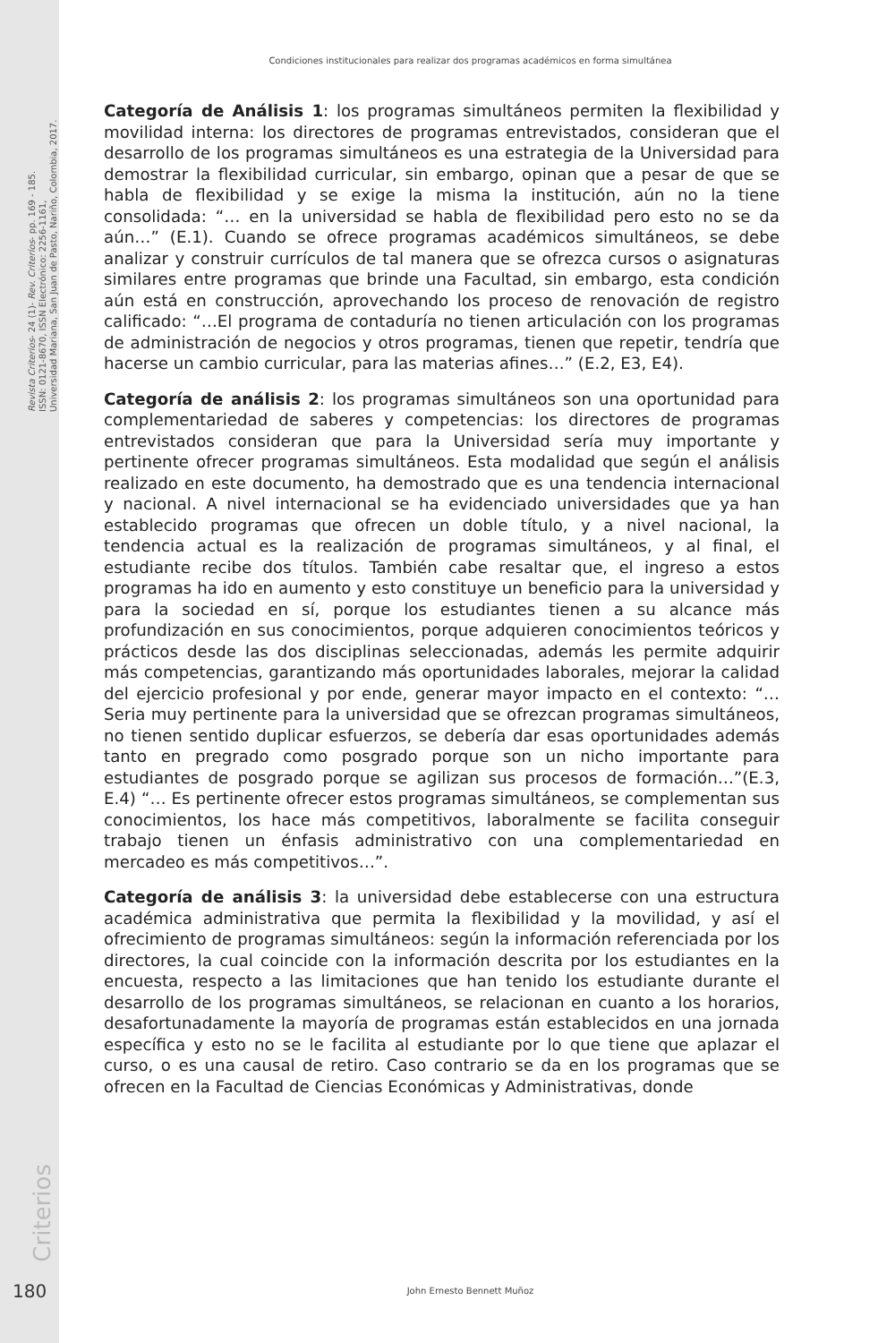Revista Criterios- 24 (1)- Rev. Criterios- pp. 169 - 185.
ISSN: 0121-8670, ISSN Electrónico: 2256-1161,
Universidad Mariana, San Juan de Pasto, Nariño, Colombia, 2017.
Condiciones institucionales para realizar dos programas académicos en forma simultánea
Categoría de Análisis 1: los programas simultáneos permiten la flexibilidad y movilidad interna: los directores de programas entrevistados, consideran que el desarrollo de los programas simultáneos es una estrategia de la Universidad para demostrar la flexibilidad curricular, sin embargo, opinan que a pesar de que se habla de flexibilidad y se exige la misma la institución, aún no la tiene consolidada: “… en la universidad se habla de flexibilidad pero esto no se da aún…” (E.1). Cuando se ofrece programas académicos simultáneos, se debe analizar y construir currículos de tal manera que se ofrezca cursos o asignaturas similares entre programas que brinde una Facultad, sin embargo, esta condición aún está en construcción, aprovechando los proceso de renovación de registro calificado: “…El programa de contaduría no tienen articulación con los programas de administración de negocios y otros programas, tienen que repetir, tendría que hacerse un cambio curricular, para las materias afines…” (E.2, E3, E4).
Categoría de análisis 2: los programas simultáneos son una oportunidad para complementariedad de saberes y competencias: los directores de programas entrevistados consideran que para la Universidad sería muy importante y pertinente ofrecer programas simultáneos. Esta modalidad que según el análisis realizado en este documento, ha demostrado que es una tendencia internacional y nacional. A nivel internacional se ha evidenciado universidades que ya han establecido programas que ofrecen un doble título, y a nivel nacional, la tendencia actual es la realización de programas simultáneos, y al final, el estudiante recibe dos títulos. También cabe resaltar que, el ingreso a estos programas ha ido en aumento y esto constituye un beneficio para la universidad y para la sociedad en sí, porque los estudiantes tienen a su alcance más profundización en sus conocimientos, porque adquieren conocimientos teóricos y prácticos desde las dos disciplinas seleccionadas, además les permite adquirir más competencias, garantizando más oportunidades laborales, mejorar la calidad del ejercicio profesional y por ende, generar mayor impacto en el contexto: “…Seria muy pertinente para la universidad que se ofrezcan programas simultáneos, no tienen sentido duplicar esfuerzos, se debería dar esas oportunidades además tanto en pregrado como posgrado porque son un nicho importante para estudiantes de posgrado porque se agilizan sus procesos de formación…”(E.3, E.4) “… Es pertinente ofrecer estos programas simultáneos, se complementan sus conocimientos, los hace más competitivos, laboralmente se facilita conseguir trabajo tienen un énfasis administrativo con una complementariedad en mercadeo es más competitivos…”.
Categoría de análisis 3: la universidad debe establecerse con una estructura académica administrativa que permita la flexibilidad y la movilidad, y así el ofrecimiento de programas simultáneos: según la información referenciada por los directores, la cual coincide con la información descrita por los estudiantes en la encuesta, respecto a las limitaciones que han tenido los estudiante durante el desarrollo de los programas simultáneos, se relacionan en cuanto a los horarios, desafortunadamente la mayoría de programas están establecidos en una jornada específica y esto no se le facilita al estudiante por lo que tiene que aplazar el curso, o es una causal de retiro. Caso contrario se da en los programas que se ofrecen en la Facultad de Ciencias Económicas y Administrativas, donde
Criterios
180 John Ernesto Bennett Muñoz